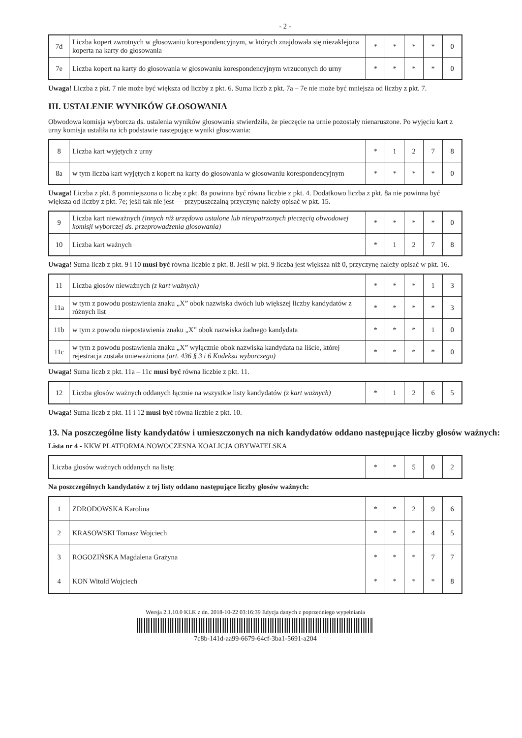- 2 -
| 7d | Liczba kopert zwrotnych w głosowaniu korespondencyjnym, w których znajdowała się niezaklejona koperta na karty do głosowania | * | * | * | * | 0 |
| 7e | Liczba kopert na karty do głosowania w głosowaniu korespondencyjnym wrzuconych do urny | * | * | * | * | 0 |
Uwaga! Liczba z pkt. 7 nie może być większa od liczby z pkt. 6. Suma liczb z pkt. 7a – 7e nie może być mniejsza od liczby z pkt. 7.
III. USTALENIE WYNIKÓW GŁOSOWANIA
Obwodowa komisja wyborcza ds. ustalenia wyników głosowania stwierdziła, że pieczęcie na urnie pozostały nienaruszone. Po wyjęciu kart z urny komisja ustaliła na ich podstawie następujące wyniki głosowania:
| 8 | Liczba kart wyjętych z urny | * | 1 | 2 | 7 | 8 |
| 8a | w tym liczba kart wyjętych z kopert na karty do głosowania w głosowaniu korespondencyjnym | * | * | * | * | 0 |
Uwaga! Liczba z pkt. 8 pomniejszona o liczbę z pkt. 8a powinna być równa liczbie z pkt. 4. Dodatkowo liczba z pkt. 8a nie powinna być większa od liczby z pkt. 7e; jeśli tak nie jest — przypuszczalną przyczynę należy opisać w pkt. 15.
| 9 | Liczba kart nieważnych (innych niż urzędowo ustalone lub nieopatrzonych pieczęcią obwodowej komisji wyborczej ds. przeprowadzenia głosowania) | * | * | * | * | 0 |
| 10 | Liczba kart ważnych | * | 1 | 2 | 7 | 8 |
Uwaga! Suma liczb z pkt. 9 i 10 musi być równa liczbie z pkt. 8. Jeśli w pkt. 9 liczba jest większa niż 0, przyczynę należy opisać w pkt. 16.
| 11 | Liczba głosów nieważnych (z kart ważnych) | * | * | * | 1 | 3 |
| 11a | w tym z powodu postawienia znaku „X” obok nazwiska dwóch lub większej liczby kandydatów z różnych list | * | * | * | * | 3 |
| 11b | w tym z powodu niepostawienia znaku „X” obok nazwiska żadnego kandydata | * | * | * | 1 | 0 |
| 11c | w tym z powodu postawienia znaku „X” wyłącznie obok nazwiska kandydata na liście, której rejestracja została unieważniona (art. 436 § 3 i 6 Kodeksu wyborczego) | * | * | * | * | 0 |
Uwaga! Suma liczb z pkt. 11a – 11c musi być równa liczbie z pkt. 11.
| 12 | Liczba głosów ważnych oddanych łącznie na wszystkie listy kandydatów (z kart ważnych) | * | 1 | 2 | 6 | 5 |
Uwaga! Suma liczb z pkt. 11 i 12 musi być równa liczbie z pkt. 10.
13. Na poszczególne listy kandydatów i umieszczonych na nich kandydatów oddano następujące liczby głosów ważnych:
Lista nr 4 - KKW PLATFORMA.NOWOCZESNA KOALICJA OBYWATELSKA
| Liczba głosów ważnych oddanych na listę: | * | * | 5 | 0 | 2 |
Na poszczególnych kandydatów z tej listy oddano następujące liczby głosów ważnych:
| 1 | ZDRODOWSKA Karolina | * | * | 2 | 9 | 6 |
| 2 | KRASOWSKI Tomasz Wojciech | * | * | * | 4 | 5 |
| 3 | ROGOZIŃSKA Magdalena Grażyna | * | * | * | 7 | 7 |
| 4 | KON Witold Wojciech | * | * | * | * | 8 |
Wersja 2.1.10.0 KLK z dn. 2018-10-22 03:16:39 Edycja danych z poprzedniego wypełniania
7c8b-141d-aa99-6679-64cf-3ba1-5691-a204